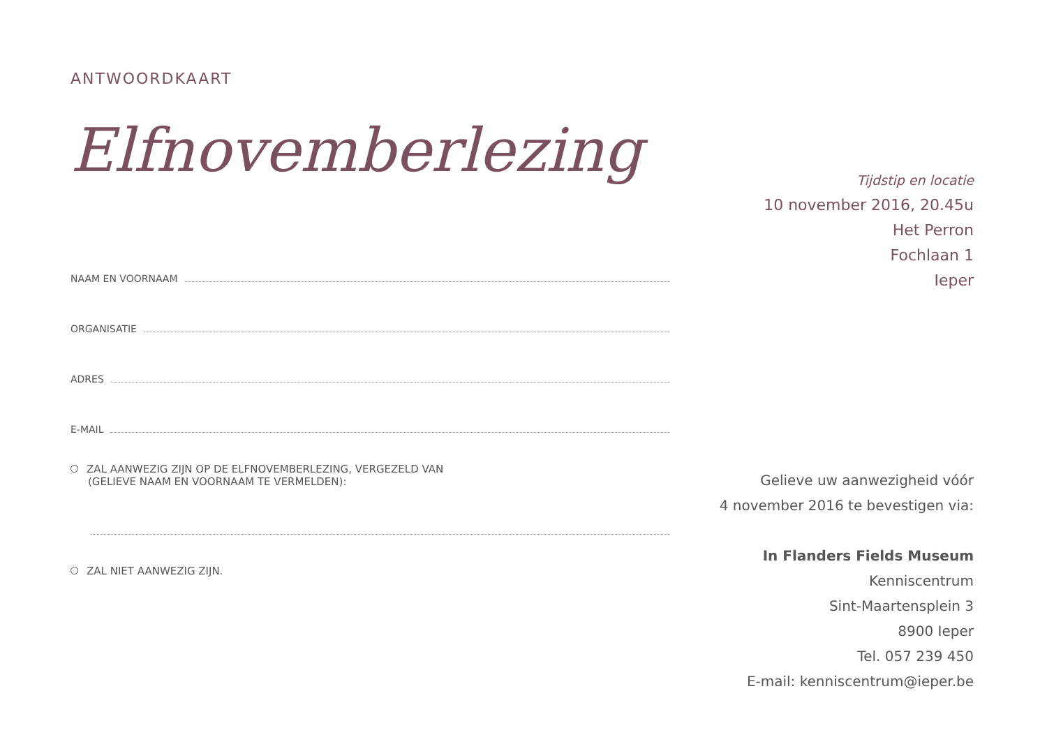ANTWOORDKAART
Elfnovemberlezing
NAAM EN VOORNAAM
ORGANISATIE
ADRES
E-MAIL
ZAL AANWEZIG ZIJN OP DE ELFNOVEMBERLEZING, VERGEZELD VAN
(GELIEVE NAAM EN VOORNAAM TE VERMELDEN):
ZAL NIET AANWEZIG ZIJN.
Tijdstip en locatie
10 november 2016, 20.45u
Het Perron
Fochlaan 1
Ieper
Gelieve uw aanwezigheid vóór
4 november 2016 te bevestigen via:
In Flanders Fields Museum
Kenniscentrum
Sint-Maartensplein 3
8900 Ieper
Tel. 057 239 450
E-mail: kenniscentrum@ieper.be